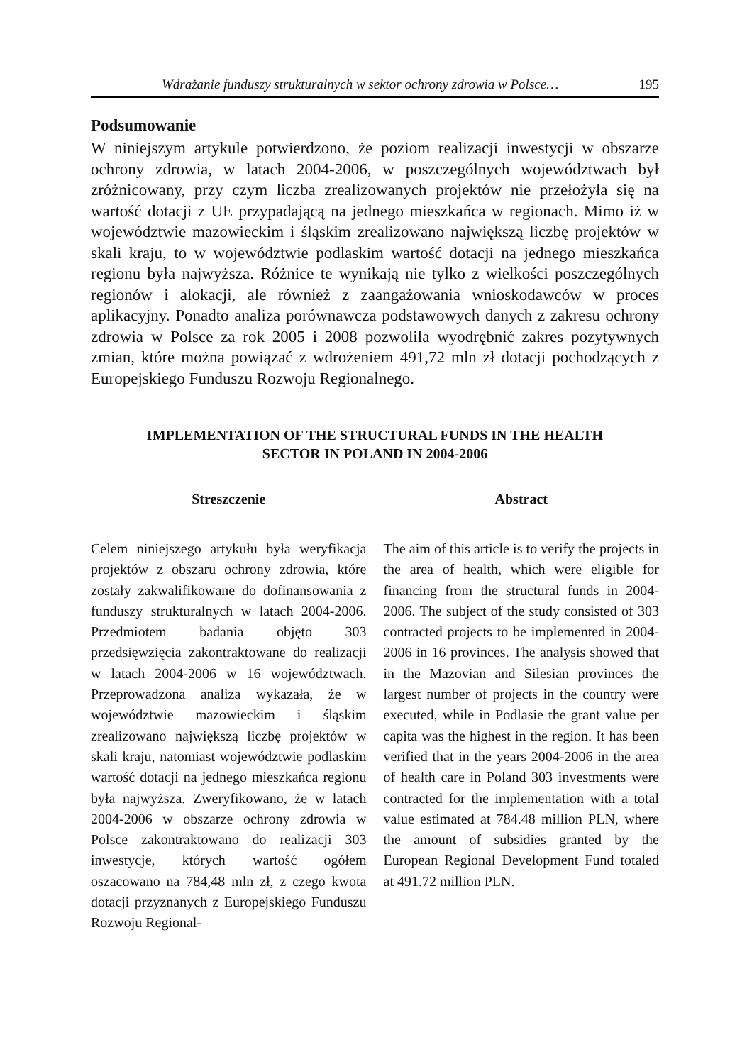Wdrażanie funduszy strukturalnych w sektor ochrony zdrowia w Polsce… 195
Podsumowanie
W niniejszym artykule potwierdzono, że poziom realizacji inwestycji w obszarze ochrony zdrowia, w latach 2004-2006, w poszczególnych województwach był zróżnicowany, przy czym liczba zrealizowanych projektów nie przełożyła się na wartość dotacji z UE przypadającą na jednego mieszkańca w regionach. Mimo iż w województwie mazowieckim i śląskim zrealizowano największą liczbę projektów w skali kraju, to w województwie podlaskim wartość dotacji na jednego mieszkańca regionu była najwyższa. Różnice te wynikają nie tylko z wielkości poszczególnych regionów i alokacji, ale również z zaangażowania wnioskodawców w proces aplikacyjny. Ponadto analiza porównawcza podstawowych danych z zakresu ochrony zdrowia w Polsce za rok 2005 i 2008 pozwoliła wyodrębnić zakres pozytywnych zmian, które można powiązać z wdrożeniem 491,72 mln zł dotacji pochodzących z Europejskiego Funduszu Rozwoju Regionalnego.
IMPLEMENTATION OF THE STRUCTURAL FUNDS IN THE HEALTH
SECTOR IN POLAND IN 2004-2006
Streszczenie
Celem niniejszego artykułu była weryfikacja projektów z obszaru ochrony zdrowia, które zostały zakwalifikowane do dofinansowania z funduszy strukturalnych w latach 2004-2006. Przedmiotem badania objęto 303 przedsięwzięcia zakontraktowane do realizacji w latach 2004-2006 w 16 województwach. Przeprowadzona analiza wykazała, że w województwie mazowieckim i śląskim zrealizowano największą liczbę projektów w skali kraju, natomiast województwie podlaskim wartość dotacji na jednego mieszkańca regionu była najwyższa. Zweryfikowano, że w latach 2004-2006 w obszarze ochrony zdrowia w Polsce zakontraktowano do realizacji 303 inwestycje, których wartość ogółem oszacowano na 784,48 mln zł, z czego kwota dotacji przyznanych z Europejskiego Funduszu Rozwoju Regional-
Abstract
The aim of this article is to verify the projects in the area of health, which were eligible for financing from the structural funds in 2004-2006. The subject of the study consisted of 303 contracted projects to be implemented in 2004-2006 in 16 provinces. The analysis showed that in the Mazovian and Silesian provinces the largest number of projects in the country were executed, while in Podlasie the grant value per capita was the highest in the region. It has been verified that in the years 2004-2006 in the area of health care in Poland 303 investments were contracted for the implementation with a total value estimated at 784.48 million PLN, where the amount of subsidies granted by the European Regional Development Fund totaled at 491.72 million PLN.